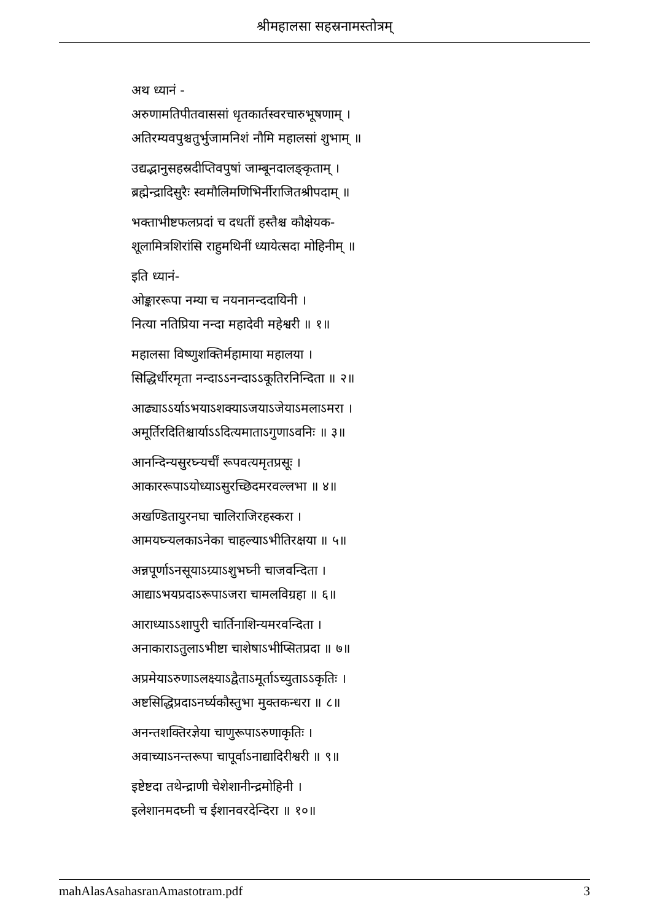श्रीमहालसा सहस्रनामस्तोत्रम्
अथ ध्यानं -
अरुणामतिपीतवाससां धृतकार्तस्वरचारुभूषणाम् ।
अतिरम्यवपुश्चतुर्भुजामनिशं नौमि महालसां शुभाम् ॥
उद्यद्भानुसहस्रदीप्तिवपुषां जाम्बूनदालङ्कृताम् ।
ब्रह्मेन्द्रादिसुरैः स्वमौलिमणिभिर्नीराजितश्रीपदाम् ॥
भक्ताभीष्टफलप्रदां च दधतीं हस्तैश्च कौक्षेयक-
शूलामित्रशिरांसि राहुमथिनीं ध्यायेत्सदा मोहिनीम् ॥
इति ध्यानं-
ओङ्काररूपा नम्या च नयनानन्ददायिनी ।
नित्या नतिप्रिया नन्दा महादेवी महेश्वरी ॥ १॥
महालसा विष्णुशक्तिर्महामाया महालया ।
सिद्धिर्धीरमृता नन्दाऽऽनन्दाऽऽकूतिरनिन्दिता ॥ २॥
आढ्याऽऽर्याऽभयाऽशक्याऽजयाऽजेयाऽमलाऽमरा ।
अमूर्तिरदितिश्चार्याऽऽदित्यमाताऽगुणाऽवनिः ॥ ३॥
आनन्दिन्यसुरघ्न्यर्चीं रूपवत्यमृतप्रसूः ।
आकाररूपाऽयोध्याऽसुरच्छिदमरवल्लभा ॥ ४॥
अखण्डितायुरनघा चालिराजिरहस्करा ।
आमयघ्न्यलकाऽनेका चाहल्याऽभीतिरक्षया ॥ ५॥
अन्नपूर्णाऽनसूयाऽग्र्याऽशुभघ्नी चाजवन्दिता ।
आद्याऽभयप्रदाऽरूपाऽजरा चामलविग्रहा ॥ ६॥
आराध्याऽऽशापुरी चार्तिनाशिन्यमरवन्दिता ।
अनाकाराऽतुलाऽभीष्टा चाशेषाऽभीप्सितप्रदा ॥ ७॥
अप्रमेयाऽरुणाऽलक्ष्याऽद्वैताऽमूर्ताऽच्युताऽऽकृतिः ।
अष्टसिद्धिप्रदाऽनर्घ्यकौस्तुभा मुक्तकन्धरा ॥ ८॥
अनन्तशक्तिरज्ञेया चाणुरूपाऽरुणाकृतिः ।
अवाच्याऽनन्तरूपा चापूर्वाऽनाद्यादिरीश्वरी ॥ ९॥
इष्टेष्टदा तथेन्द्राणी चेशेशानीन्द्रमोहिनी ।
इलेशानमदघ्नी च ईशानवरदेन्दिरा ॥ १०॥
mahAlasAsahasranAmastotram.pdf 3